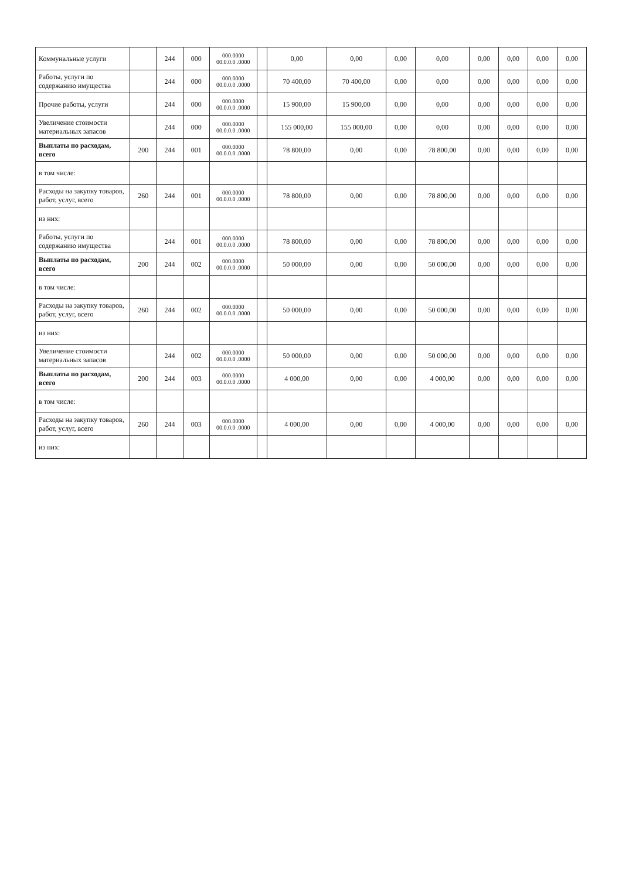| Коммунальные услуги | | 244 | 000 | 000.0000 00.0.0.0 .0000 | | 0,00 | 0,00 | 0,00 | 0,00 | 0,00 | 0,00 | 0,00 | 0,00 |
| Работы, услуги по содержанию имущества | | 244 | 000 | 000.0000 00.0.0.0 .0000 | | 70 400,00 | 70 400,00 | 0,00 | 0,00 | 0,00 | 0,00 | 0,00 | 0,00 |
| Прочие работы, услуги | | 244 | 000 | 000.0000 00.0.0.0 .0000 | | 15 900,00 | 15 900,00 | 0,00 | 0,00 | 0,00 | 0,00 | 0,00 | 0,00 |
| Увеличение стоимости материальных запасов | | 244 | 000 | 000.0000 00.0.0.0 .0000 | | 155 000,00 | 155 000,00 | 0,00 | 0,00 | 0,00 | 0,00 | 0,00 | 0,00 |
| Выплаты по расходам, всего | 200 | 244 | 001 | 000.0000 00.0.0.0 .0000 | | 78 800,00 | 0,00 | 0,00 | 78 800,00 | 0,00 | 0,00 | 0,00 | 0,00 |
| в том числе: | | | | | | | | | | | | | |
| Расходы на закупку товаров, работ, услуг, всего | 260 | 244 | 001 | 000.0000 00.0.0.0 .0000 | | 78 800,00 | 0,00 | 0,00 | 78 800,00 | 0,00 | 0,00 | 0,00 | 0,00 |
| из них: | | | | | | | | | | | | | |
| Работы, услуги по содержанию имущества | | 244 | 001 | 000.0000 00.0.0.0 .0000 | | 78 800,00 | 0,00 | 0,00 | 78 800,00 | 0,00 | 0,00 | 0,00 | 0,00 |
| Выплаты по расходам, всего | 200 | 244 | 002 | 000.0000 00.0.0.0 .0000 | | 50 000,00 | 0,00 | 0,00 | 50 000,00 | 0,00 | 0,00 | 0,00 | 0,00 |
| в том числе: | | | | | | | | | | | | | |
| Расходы на закупку товаров, работ, услуг, всего | 260 | 244 | 002 | 000.0000 00.0.0.0 .0000 | | 50 000,00 | 0,00 | 0,00 | 50 000,00 | 0,00 | 0,00 | 0,00 | 0,00 |
| из них: | | | | | | | | | | | | | |
| Увеличение стоимости материальных запасов | | 244 | 002 | 000.0000 00.0.0.0 .0000 | | 50 000,00 | 0,00 | 0,00 | 50 000,00 | 0,00 | 0,00 | 0,00 | 0,00 |
| Выплаты по расходам, всего | 200 | 244 | 003 | 000.0000 00.0.0.0 .0000 | | 4 000,00 | 0,00 | 0,00 | 4 000,00 | 0,00 | 0,00 | 0,00 | 0,00 |
| в том числе: | | | | | | | | | | | | | |
| Расходы на закупку товаров, работ, услуг, всего | 260 | 244 | 003 | 000.0000 00.0.0.0 .0000 | | 4 000,00 | 0,00 | 0,00 | 4 000,00 | 0,00 | 0,00 | 0,00 | 0,00 |
| из них: | | | | | | | | | | | | | |